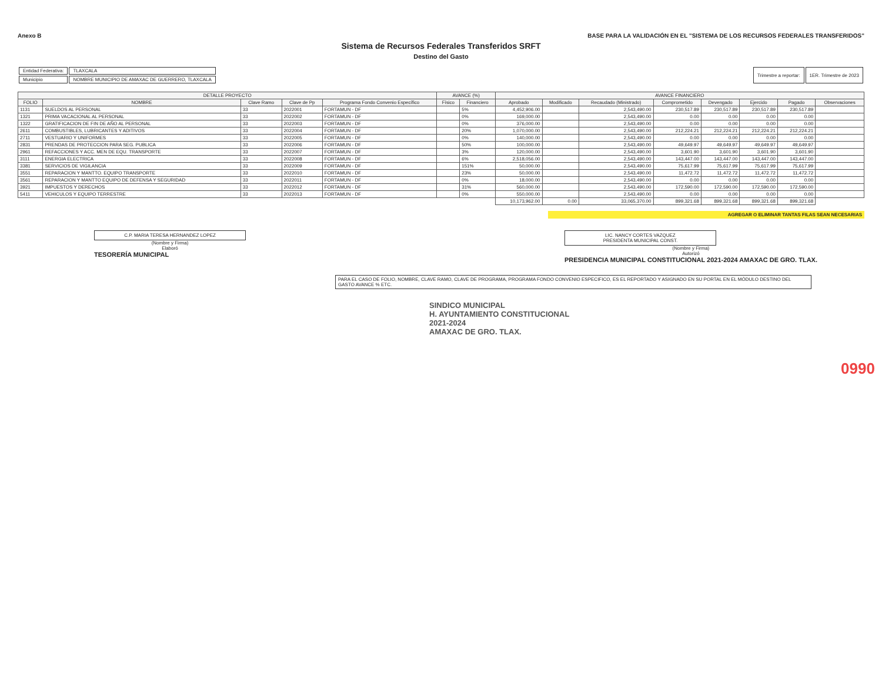Anexo B BASE PARA LA VALIDACIÓN EN EL "SISTEMA DE LOS RECURSOS FEDERALES TRANSFERIDOS"
Sistema de Recursos Federales Transferidos SRFT
Destino del Gasto
| Entidad Federativa: | TLAXCALA |
| Municipio | NOMBRE MUNICIPIO DE AMAXAC DE GUERRERO, TLAXCALA |
| Trimestre a reportar: | 1ER. Trimestre de 2023 |
| DETALLE PROYECTO | | | | | AVANCE (%) | | AVANCE FINANCIERO | | | | | | | |
| --- | --- | --- | --- | --- | --- | --- | --- | --- | --- | --- | --- | --- | --- | --- |
| FOLIO | NOMBRE | Clave Ramo | Clave de Pp | Programa Fondo Convenio Específico | Físico | Financiero | Aprobado | Modificado | Recaudado (Ministrado) | Comprometido | Devengado | Ejercido | Pagado | Observaciones |
| 1131 | SUELDOS AL PERSONAL | 33 | 2022001 | FORTAMUN - DF | | 5% | 4,452,906.00 | | 2,543,490.00 | 230,517.89 | 230,517.89 | 230,517.89 | 230,517.89 | |
| 1321 | PRIMA VACACIONAL AL PERSONAL | 33 | 2022002 | FORTAMUN - DF | | 0% | 169,000.00 | | 2,543,490.00 | 0.00 | 0.00 | 0.00 | 0.00 | |
| 1322 | GRATIFICACION DE FIN DE AÑO AL PERSONAL | 33 | 2022003 | FORTAMUN - DF | | 0% | 376,000.00 | | 2,543,490.00 | 0.00 | 0.00 | 0.00 | 0.00 | |
| 2611 | COMBUSTIBLES, LUBRICANTES Y ADITIVOS | 33 | 2022004 | FORTAMUN - DF | | 20% | 1,070,000.00 | | 2,543,490.00 | 212,224.21 | 212,224.21 | 212,224.21 | 212,224.21 | |
| 2711 | VESTUARIO Y UNIFORMES | 33 | 2022005 | FORTAMUN - DF | | 0% | 140,000.00 | | 2,543,490.00 | 0.00 | 0.00 | 0.00 | 0.00 | |
| 2831 | PRENDAS DE PROTECCION PARA SEG. PUBLICA | 33 | 2022006 | FORTAMUN - DF | | 50% | 100,000.00 | | 2,543,490.00 | 49,649.97 | 49,649.97 | 49,649.97 | 49,649.97 | |
| 2961 | REFACCIONES Y ACC. MEN DE EQU. TRANSPORTE | 33 | 2022007 | FORTAMUN - DF | | 3% | 120,000.00 | | 2,543,490.00 | 3,601.90 | 3,601.90 | 3,601.90 | 3,601.90 | |
| 3111 | ENERGIA ELECTRICA | 33 | 2022008 | FORTAMUN - DF | | 6% | 2,518,056.00 | | 2,543,490.00 | 143,447.00 | 143,447.00 | 143,447.00 | 143,447.00 | |
| 3381 | SERVICIOS DE VIGILANCIA | 33 | 2022009 | FORTAMUN - DF | | 151% | 50,000.00 | | 2,543,490.00 | 75,617.99 | 75,617.99 | 75,617.99 | 75,617.99 | |
| 3551 | REPARACION Y MANTTO. EQUIPO TRANSPORTE | 33 | 2022010 | FORTAMUN - DF | | 23% | 50,000.00 | | 2,543,490.00 | 11,472.72 | 11,472.72 | 11,472.72 | 11,472.72 | |
| 3561 | REPARACION Y MANTTO EQUIPO DE DEFENSA Y SEGURIDAD | 33 | 2022011 | FORTAMUN - DF | | 0% | 18,000.00 | | 2,543,490.00 | 0.00 | 0.00 | 0.00 | 0.00 | |
| 3921 | IMPUESTOS Y DERECHOS | 33 | 2022012 | FORTAMUN - DF | | 31% | 560,000.00 | | 2,543,490.00 | 172,590.00 | 172,590.00 | 172,590.00 | 172,590.00 | |
| 5411 | VEHICULOS Y EQUIPO TERRESTRE | 33 | 2022013 | FORTAMUN - DF | | 0% | 550,000.00 | | 2,543,490.00 | 0.00 | 0.00 | 0.00 | 0.00 | |
| | | | | | | | 10,173,962.00 | 0.00 | 33,065,370.00 | 899,321.68 | 899,321.68 | 899,321.68 | 899,321.68 | |
AGREGAR O ELIMINAR TANTAS FILAS SEAN NECESARIAS
C.P. MARIA TERESA HERNANDEZ LOPEZ
(Nombre y Firma)
Elaboró
TESORERÍA MUNICIPAL
LIC. NANCY CORTES VAZQUEZ
PRESIDENTA MUNICIPAL CONST.
(Nombre y Firma)
Autorizó
PRESIDENCIA MUNICIPAL CONSTITUCIONAL 2021-2024 AMAXAC DE GRO. TLAX.
PARA EL CASO DE FOLIO, NOMBRE, CLAVE RAMO, CLAVE DE PROGRAMA, PROGRAMA FONDO CONVENIO ESPECIFICO, ES EL REPORTADO Y ASIGNADO EN SU PORTAL EN EL MÓDULO DESTINO DEL GASTO AVANCE % ETC.
SINDICO MUNICIPAL
H. AYUNTAMIENTO CONSTITUCIONAL
2021-2024
AMAXAC DE GRO. TLAX.
0990